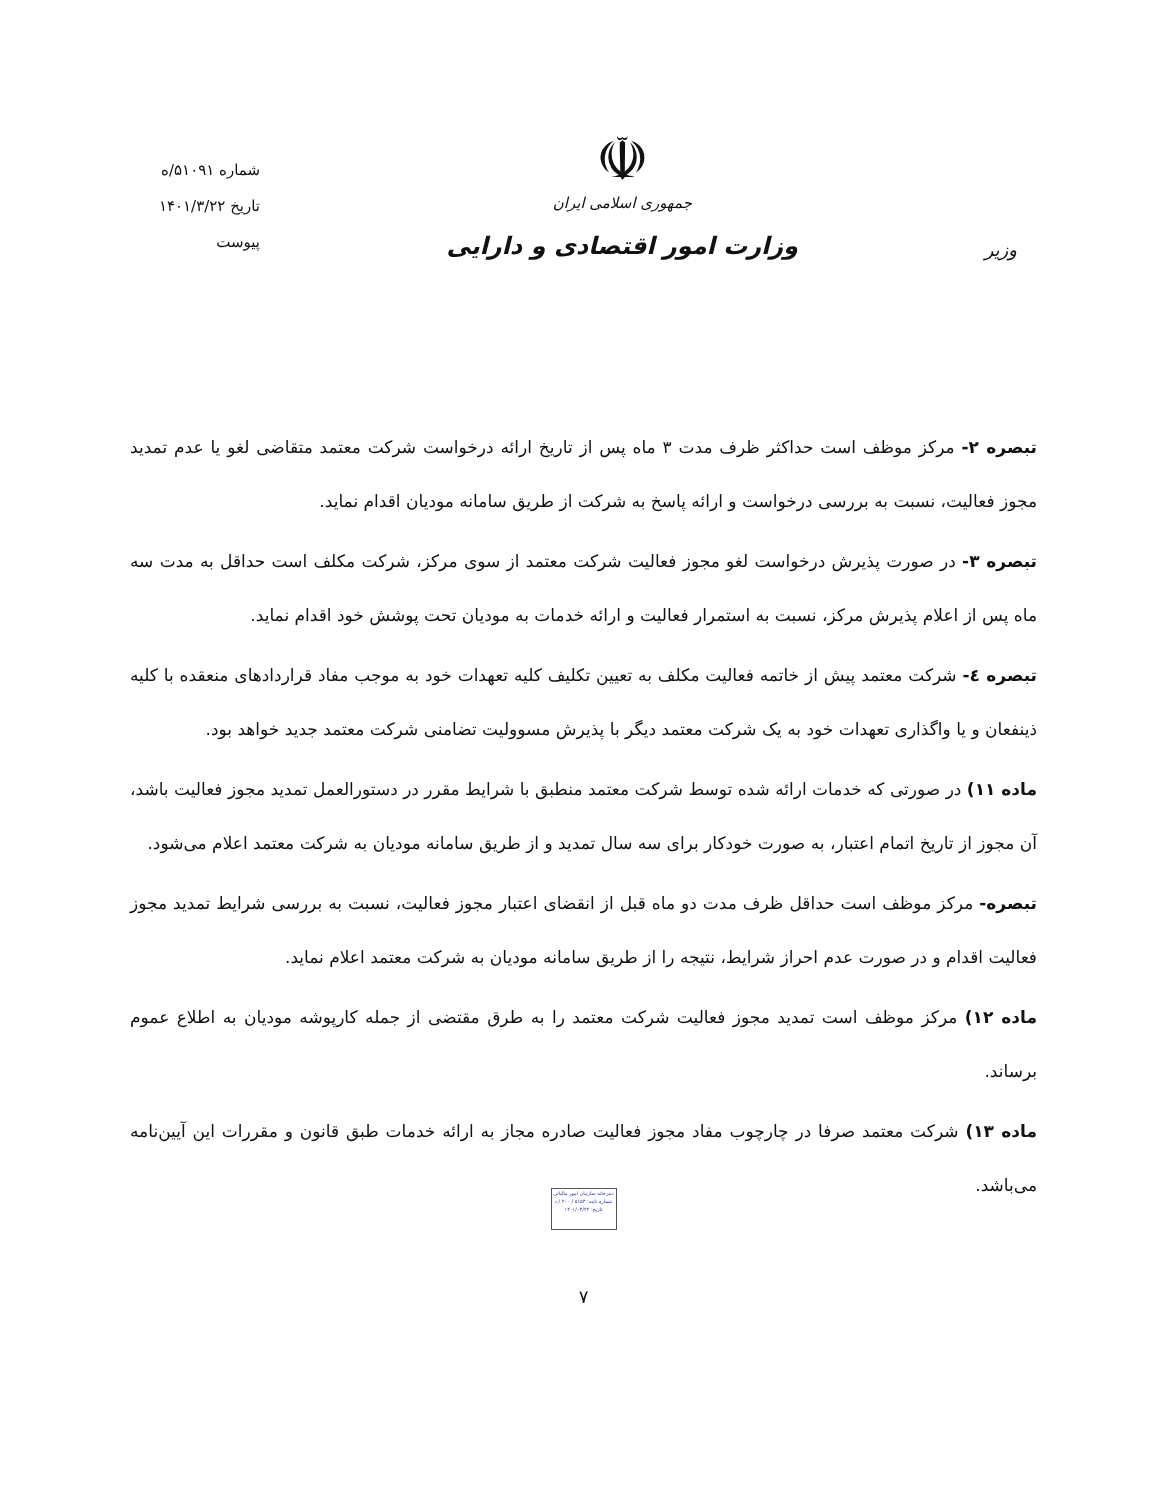وزیر
☫
جمهوری اسلامی ایران
وزارت امور اقتصادی و دارایی
شماره ۵۱۰۹۱/ه
تاریخ ۱۴۰۱/۳/۲۲
پیوست
تبصره ۲- مرکز موظف است حداکثر ظرف مدت ۳ ماه پس از تاریخ ارائه درخواست شرکت معتمد متقاضی لغو یا عدم تمدید مجوز فعالیت، نسبت به بررسی درخواست و ارائه پاسخ به شرکت از طریق سامانه مودیان اقدام نماید.
تبصره ۳- در صورت پذیرش درخواست لغو مجوز فعالیت شرکت معتمد از سوی مرکز، شرکت مکلف است حداقل به مدت سه ماه پس از اعلام پذیرش مرکز، نسبت به استمرار فعالیت و ارائه خدمات به مودیان تحت پوشش خود اقدام نماید.
تبصره ٤- شرکت معتمد پیش از خاتمه فعالیت مکلف به تعیین تکلیف کلیه تعهدات خود به موجب مفاد قراردادهای منعقده با کلیه ذینفعان و یا واگذاری تعهدات خود به یک شرکت معتمد دیگر با پذیرش مسوولیت تضامنی شرکت معتمد جدید خواهد بود.
ماده ۱۱) در صورتی که خدمات ارائه شده توسط شرکت معتمد منطبق با شرایط مقرر در دستورالعمل تمدید مجوز فعالیت باشد، آن مجوز از تاریخ اتمام اعتبار، به صورت خودکار برای سه سال تمدید و از طریق سامانه مودیان به شرکت معتمد اعلام می‌شود.
تبصره- مرکز موظف است حداقل ظرف مدت دو ماه قبل از انقضای اعتبار مجوز فعالیت، نسبت به بررسی شرایط تمدید مجوز فعالیت اقدام و در صورت عدم احراز شرایط، نتیجه را از طریق سامانه مودیان به شرکت معتمد اعلام نماید.
ماده ۱۲) مرکز موظف است تمدید مجوز فعالیت شرکت معتمد را به طرق مقتضی از جمله کارپوشه مودیان به اطلاع عموم برساند.
ماده ۱۳) شرکت معتمد صرفا در چارچوب مفاد مجوز فعالیت صادره مجاز به ارائه خدمات طبق قانون و مقررات این آیین‌نامه می‌باشد.
دبیرخانه سازمان امور مالیاتی
شماره نامه: ۵۱۵۳ / ۲۰۰ / د
تاریخ: ۱۴۰۱/۰۳/۲۲
۷